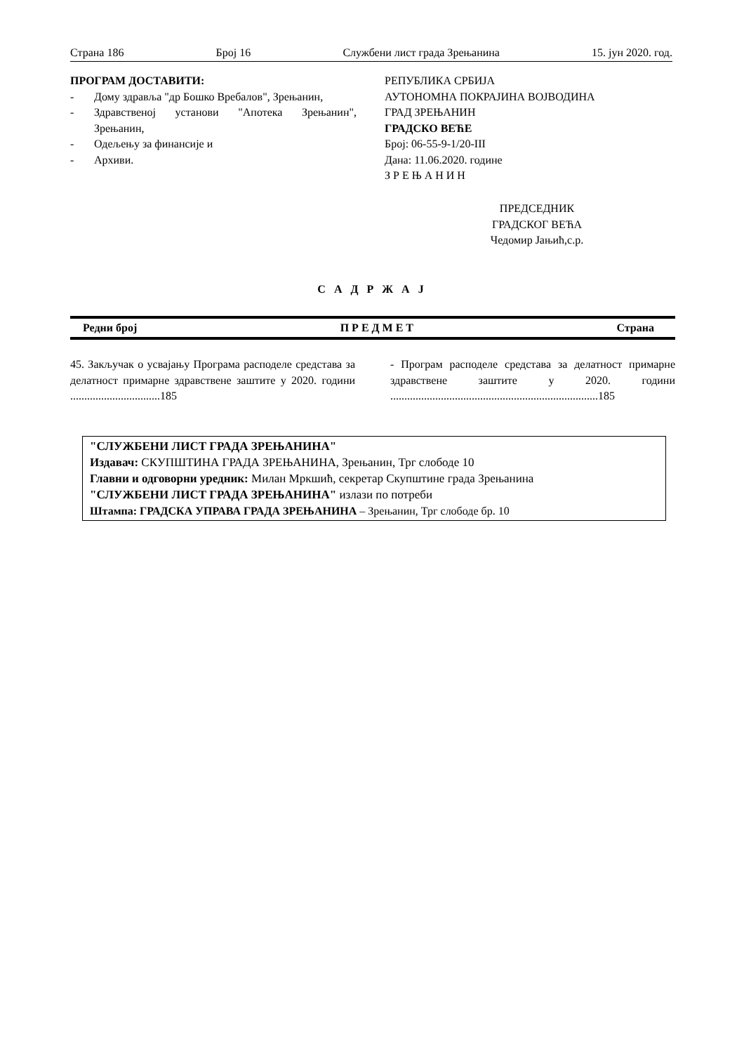Страна 186 Број 16 Службени лист града Зрењанина 15. јун 2020. год.
ПРОГРАМ ДОСТАВИТИ:
- Дому здравља "др Бошко Вребалов", Зрењанин,
- Здравственој установи "Апотека Зрењанин", Зрењанин,
- Одељењу за финансије и
- Архиви.
РЕПУБЛИКА СРБИЈА
АУТОНОМНА ПОКРАЈИНА ВОЈВОДИНА
ГРАД ЗРЕЊАНИН
ГРАДСКО ВЕЋЕ
Број: 06-55-9-1/20-III
Дана: 11.06.2020. године
З Р Е Њ А Н И Н
ПРЕДСЕДНИК
ГРАДСКОГ ВЕЋА
Чедомир Јањић,с.р.
С А Д Р Ж А Ј
Редни број П Р Е Д М Е Т Страна
45. Закључак о усвајању Програма расподеле средстава за делатност примарне здравствене заштите у 2020. години ................................185
- Програм расподеле средстава за делатност примарне здравствене заштите у 2020. години ..........................................................................185
"СЛУЖБЕНИ ЛИСТ ГРАДА ЗРЕЊАНИНА"
Издавач: СКУПШТИНА ГРАДА ЗРЕЊАНИНА, Зрењанин, Трг слободе 10
Главни и одговорни уредник: Милан Мркшић, секретар Скупштине града Зрењанина
"СЛУЖБЕНИ ЛИСТ ГРАДА ЗРЕЊАНИНА" излази по потреби
Штампа: ГРАДСКА УПРАВА ГРАДА ЗРЕЊАНИНА – Зрењанин, Трг слободе бр. 10